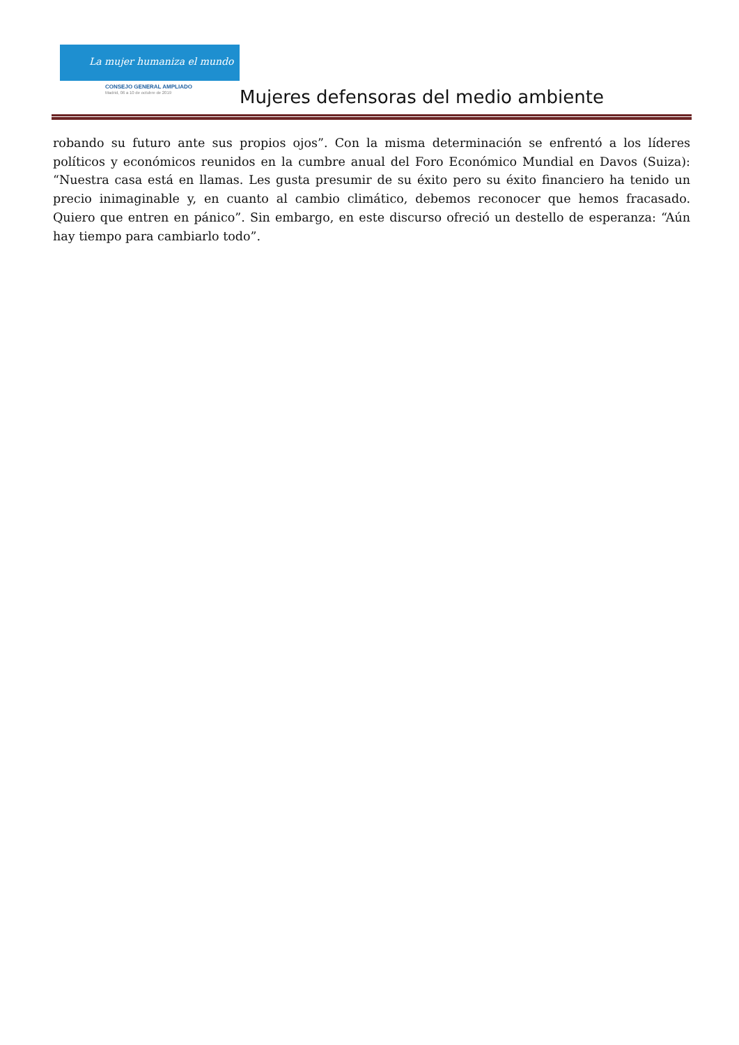La mujer humaniza el mundo
CONSEJO GENERAL AMPLIADO
Madrid, 06 a 10 de octubre de 2019
Mujeres defensoras del medio ambiente
robando su futuro ante sus propios ojos”. Con la misma determinación se enfrentó a los líderes políticos y económicos reunidos en la cumbre anual del Foro Económico Mundial en Davos (Suiza): “Nuestra casa está en llamas. Les gusta presumir de su éxito pero su éxito financiero ha tenido un precio inimaginable y, en cuanto al cambio climático, debemos reconocer que hemos fracasado. Quiero que entren en pánico”. Sin embargo, en este discurso ofreció un destello de esperanza: “Aún hay tiempo para cambiarlo todo”.